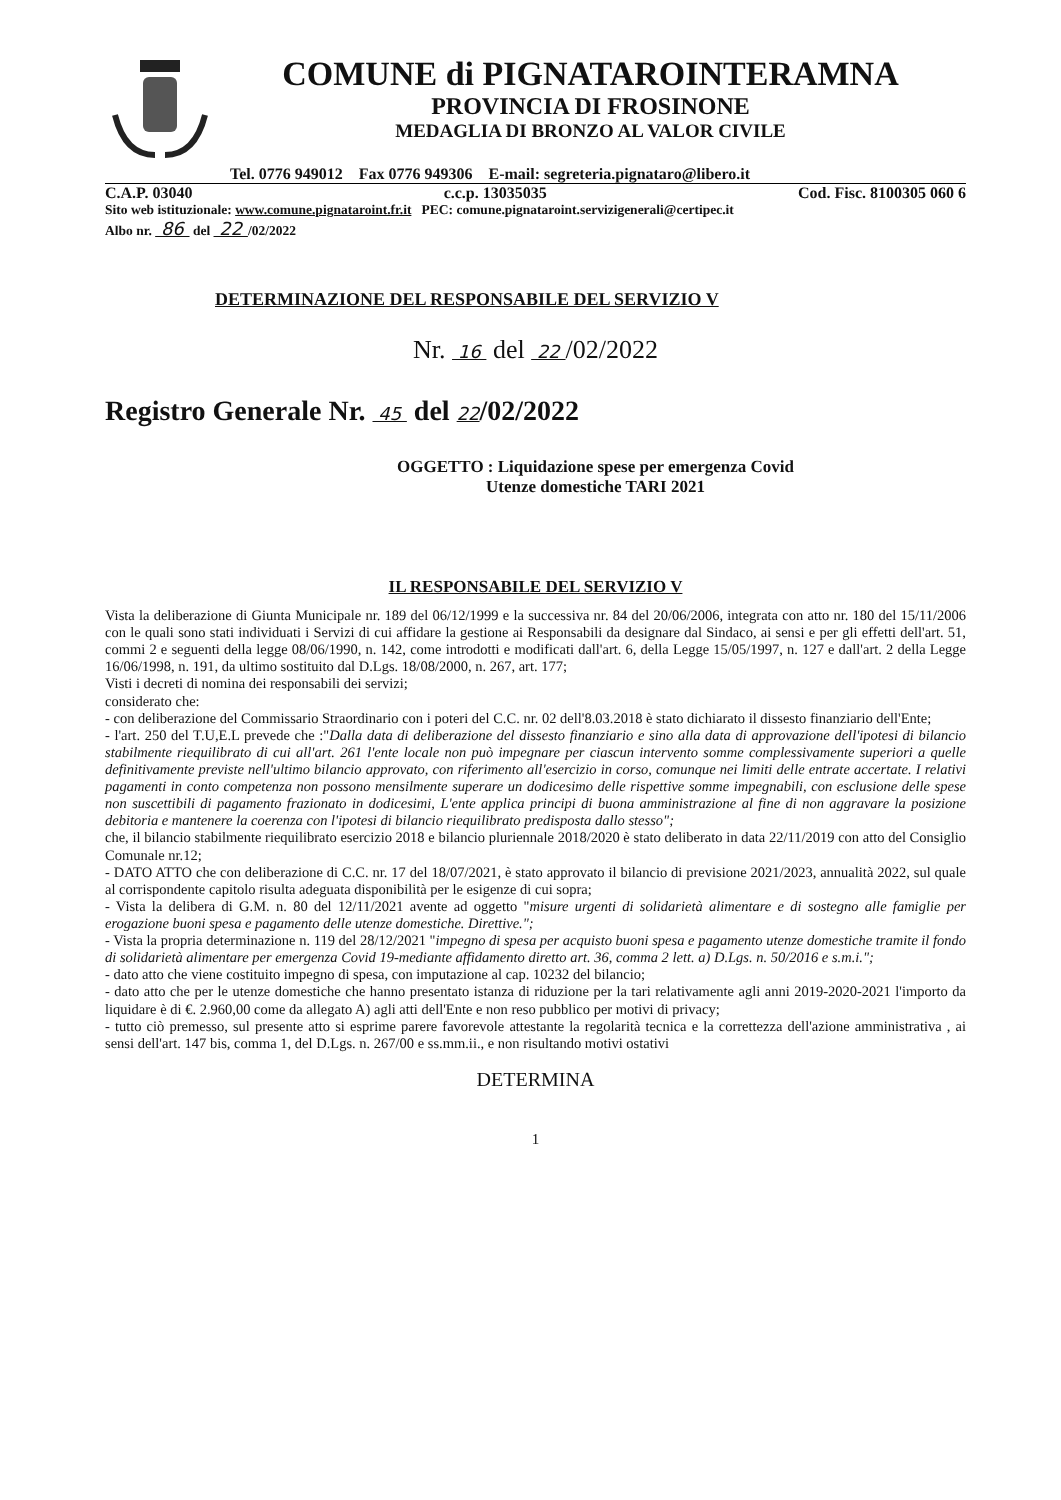COMUNE di PIGNATAROINTERAMNA
PROVINCIA DI FROSINONE
MEDAGLIA DI BRONZO AL VALOR CIVILE
Tel. 0776 949012 Fax 0776 949306 E-mail: segreteria.pignataro@libero.it
C.A.P. 03040 c.c.p. 13035035 Cod. Fisc. 8100305 060 6
Sito web istituzionale: www.comune.pignataroint.fr.it PEC: comune.pignataroint.servizigenerali@certipec.it
Albo nr. 86 del 22 /02/2022
DETERMINAZIONE DEL RESPONSABILE DEL SERVIZIO V
Nr. 16 del 22 /02/2022
Registro Generale Nr. 45 del 22/02/2022
OGGETTO : Liquidazione spese per emergenza Covid
Utenze domestiche TARI 2021
IL RESPONSABILE DEL SERVIZIO V
Vista la deliberazione di Giunta Municipale nr. 189 del 06/12/1999 e la successiva nr. 84 del 20/06/2006, integrata con atto nr. 180 del 15/11/2006 con le quali sono stati individuati i Servizi di cui affidare la gestione ai Responsabili da designare dal Sindaco, ai sensi e per gli effetti dell'art. 51, commi 2 e seguenti della legge 08/06/1990, n. 142, come introdotti e modificati dall'art. 6, della Legge 15/05/1997, n. 127 e dall'art. 2 della Legge 16/06/1998, n. 191, da ultimo sostituito dal D.Lgs. 18/08/2000, n. 267, art. 177;
Visti i decreti di nomina dei responsabili dei servizi;
considerato che:
- con deliberazione del Commissario Straordinario con i poteri del C.C. nr. 02 dell'8.03.2018 è stato dichiarato il dissesto finanziario dell'Ente;
- l'art. 250 del T.U,E.L prevede che :"Dalla data di deliberazione del dissesto finanziario e sino alla data di approvazione dell'ipotesi di bilancio stabilmente riequilibrato di cui all'art. 261 l'ente locale non può impegnare per ciascun intervento somme complessivamente superiori a quelle definitivamente previste nell'ultimo bilancio approvato, con riferimento all'esercizio in corso, comunque nei limiti delle entrate accertate. I relativi pagamenti in conto competenza non possono mensilmente superare un dodicesimo delle rispettive somme impegnabili, con esclusione delle spese non suscettibili di pagamento frazionato in dodicesimi, L'ente applica principi di buona amministrazione al fine di non aggravare la posizione debitoria e mantenere la coerenza con l'ipotesi di bilancio riequilibrato predisposta dallo stesso";
che, il bilancio stabilmente riequilibrato esercizio 2018 e bilancio pluriennale 2018/2020 è stato deliberato in data 22/11/2019 con atto del Consiglio Comunale nr.12;
- DATO ATTO che con deliberazione di C.C. nr. 17 del 18/07/2021, è stato approvato il bilancio di previsione 2021/2023, annualità 2022, sul quale al corrispondente capitolo risulta adeguata disponibilità per le esigenze di cui sopra;
- Vista la delibera di G.M. n. 80 del 12/11/2021 avente ad oggetto "misure urgenti di solidarietà alimentare e di sostegno alle famiglie per erogazione buoni spesa e pagamento delle utenze domestiche. Direttive.";
- Vista la propria determinazione n. 119 del 28/12/2021 "impegno di spesa per acquisto buoni spesa e pagamento utenze domestiche tramite il fondo di solidarietà alimentare per emergenza Covid 19-mediante affidamento diretto art. 36, comma 2 lett. a) D.Lgs. n. 50/2016 e s.m.i.";
- dato atto che viene costituito impegno di spesa, con imputazione al cap. 10232 del bilancio;
- dato atto che per le utenze domestiche che hanno presentato istanza di riduzione per la tari relativamente agli anni 2019-2020-2021 l'importo da liquidare è di €. 2.960,00 come da allegato A) agli atti dell'Ente e non reso pubblico per motivi di privacy;
- tutto ciò premesso, sul presente atto si esprime parere favorevole attestante la regolarità tecnica e la correttezza dell'azione amministrativa , ai sensi dell'art. 147 bis, comma 1, del D.Lgs. n. 267/00 e ss.mm.ii., e non risultando motivi ostativi
DETERMINA
1